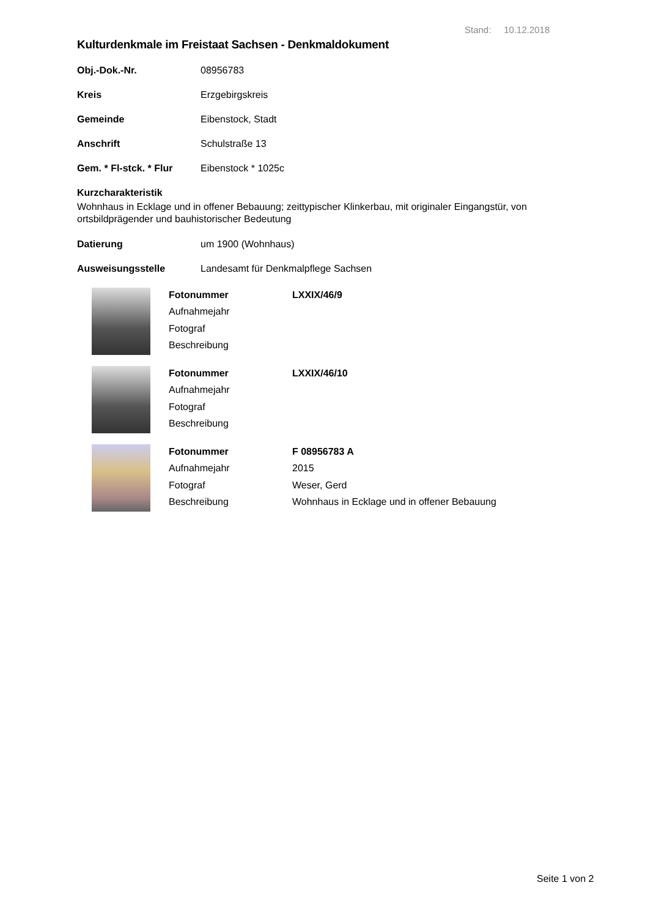Stand: 10.12.2018
Kulturdenkmale im Freistaat Sachsen - Denkmaldokument
| Obj.-Dok.-Nr. | 08956783 |
| Kreis | Erzgebirgskreis |
| Gemeinde | Eibenstock, Stadt |
| Anschrift | Schulstraße 13 |
| Gem. * Fl-stck. * Flur | Eibenstock * 1025c |
Kurzcharakteristik
Wohnhaus in Ecklage und in offener Bebauung; zeittypischer Klinkerbau, mit originaler Eingangstür, von ortsbildprägender und bauhistorischer Bedeutung
| Datierung | um 1900 (Wohnhaus) |
| Ausweisungsstelle | Landesamt für Denkmalpflege Sachsen |
| Fotonummer | LXXIX/46/9 |
| Aufnahmejahr | |
| Fotograf | |
| Beschreibung | |
| Fotonummer | LXXIX/46/10 |
| Aufnahmejahr | |
| Fotograf | |
| Beschreibung | |
| Fotonummer | F 08956783 A |
| Aufnahmejahr | 2015 |
| Fotograf | Weser, Gerd |
| Beschreibung | Wohnhaus in Ecklage und in offener Bebauung |
Seite 1 von 2